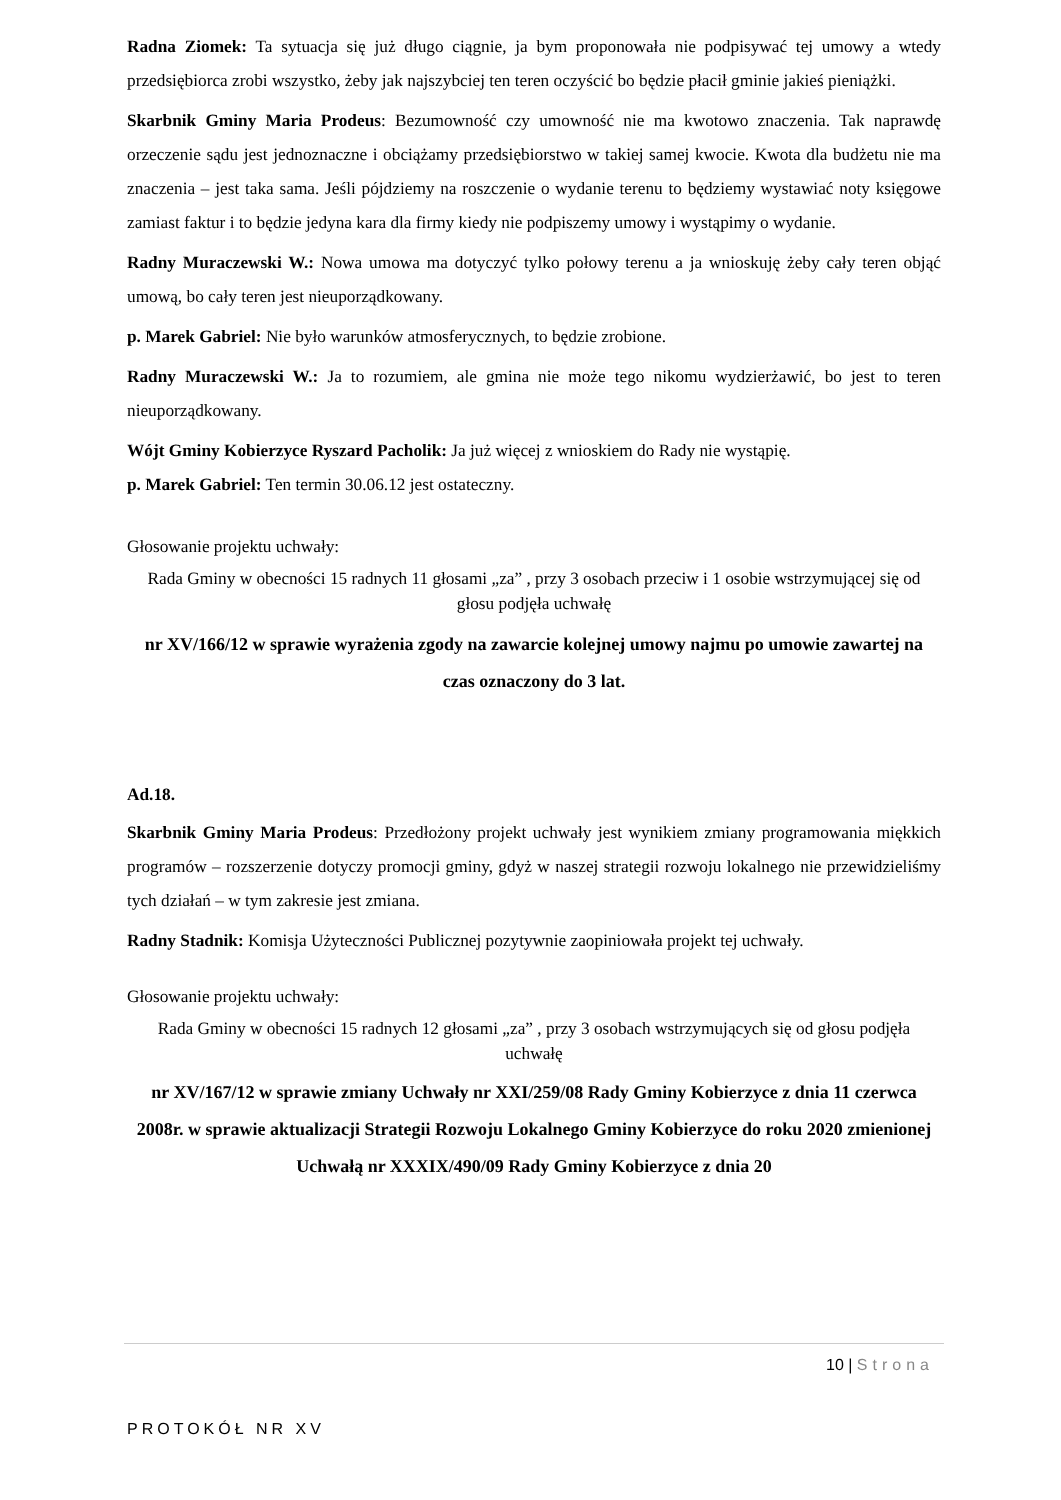Radna Ziomek: Ta sytuacja się już długo ciągnie, ja bym proponowała nie podpisywać tej umowy a wtedy przedsiębiorca zrobi wszystko, żeby jak najszybciej ten teren oczyścić bo będzie płacił gminie jakieś pieniążki.
Skarbnik Gminy Maria Prodeus: Bezumowność czy umowność nie ma kwotowo znaczenia. Tak naprawdę orzeczenie sądu jest jednoznaczne i obciążamy przedsiębiorstwo w takiej samej kwocie. Kwota dla budżetu nie ma znaczenia – jest taka sama. Jeśli pójdziemy na roszczenie o wydanie terenu to będziemy wystawiać noty księgowe zamiast faktur i to będzie jedyna kara dla firmy kiedy nie podpiszemy umowy i wystąpimy o wydanie.
Radny Muraczewski W.: Nowa umowa ma dotyczyć tylko połowy terenu a ja wnioskuję żeby cały teren objąć umową, bo cały teren jest nieuporządkowany.
p. Marek Gabriel: Nie było warunków atmosferycznych, to będzie zrobione.
Radny Muraczewski W.: Ja to rozumiem, ale gmina nie może tego nikomu wydzierżawić, bo jest to teren nieuporządkowany.
Wójt Gminy Kobierzyce Ryszard Pacholik: Ja już więcej z wnioskiem do Rady nie wystąpię.
p. Marek Gabriel: Ten termin 30.06.12 jest ostateczny.
Głosowanie projektu uchwały:
Rada Gminy w obecności 15 radnych 11 głosami „za” , przy 3 osobach przeciw i 1 osobie wstrzymującej się od głosu podjęła uchwałę
nr XV/166/12 w sprawie wyrażenia zgody na zawarcie kolejnej umowy najmu po umowie zawartej na czas oznaczony do 3 lat.
Ad.18.
Skarbnik Gminy Maria Prodeus: Przedłożony projekt uchwały jest wynikiem zmiany programowania miękkich programów – rozszerzenie dotyczy promocji gminy, gdyż w naszej strategii rozwoju lokalnego nie przewidzieliśmy tych działań – w tym zakresie jest zmiana.
Radny Stadnik: Komisja Użyteczności Publicznej pozytywnie zaopiniowała projekt tej uchwały.
Głosowanie projektu uchwały:
Rada Gminy w obecności 15 radnych 12 głosami „za” , przy 3 osobach wstrzymujących się od głosu podjęła uchwałę
nr XV/167/12 w sprawie zmiany Uchwały nr XXI/259/08 Rady Gminy Kobierzyce z dnia 11 czerwca 2008r. w sprawie aktualizacji Strategii Rozwoju Lokalnego Gminy Kobierzyce do roku 2020 zmienionej Uchwałą nr XXXIX/490/09 Rady Gminy Kobierzyce z dnia 20
10 | Strona
PROTOKÓŁ NR XV